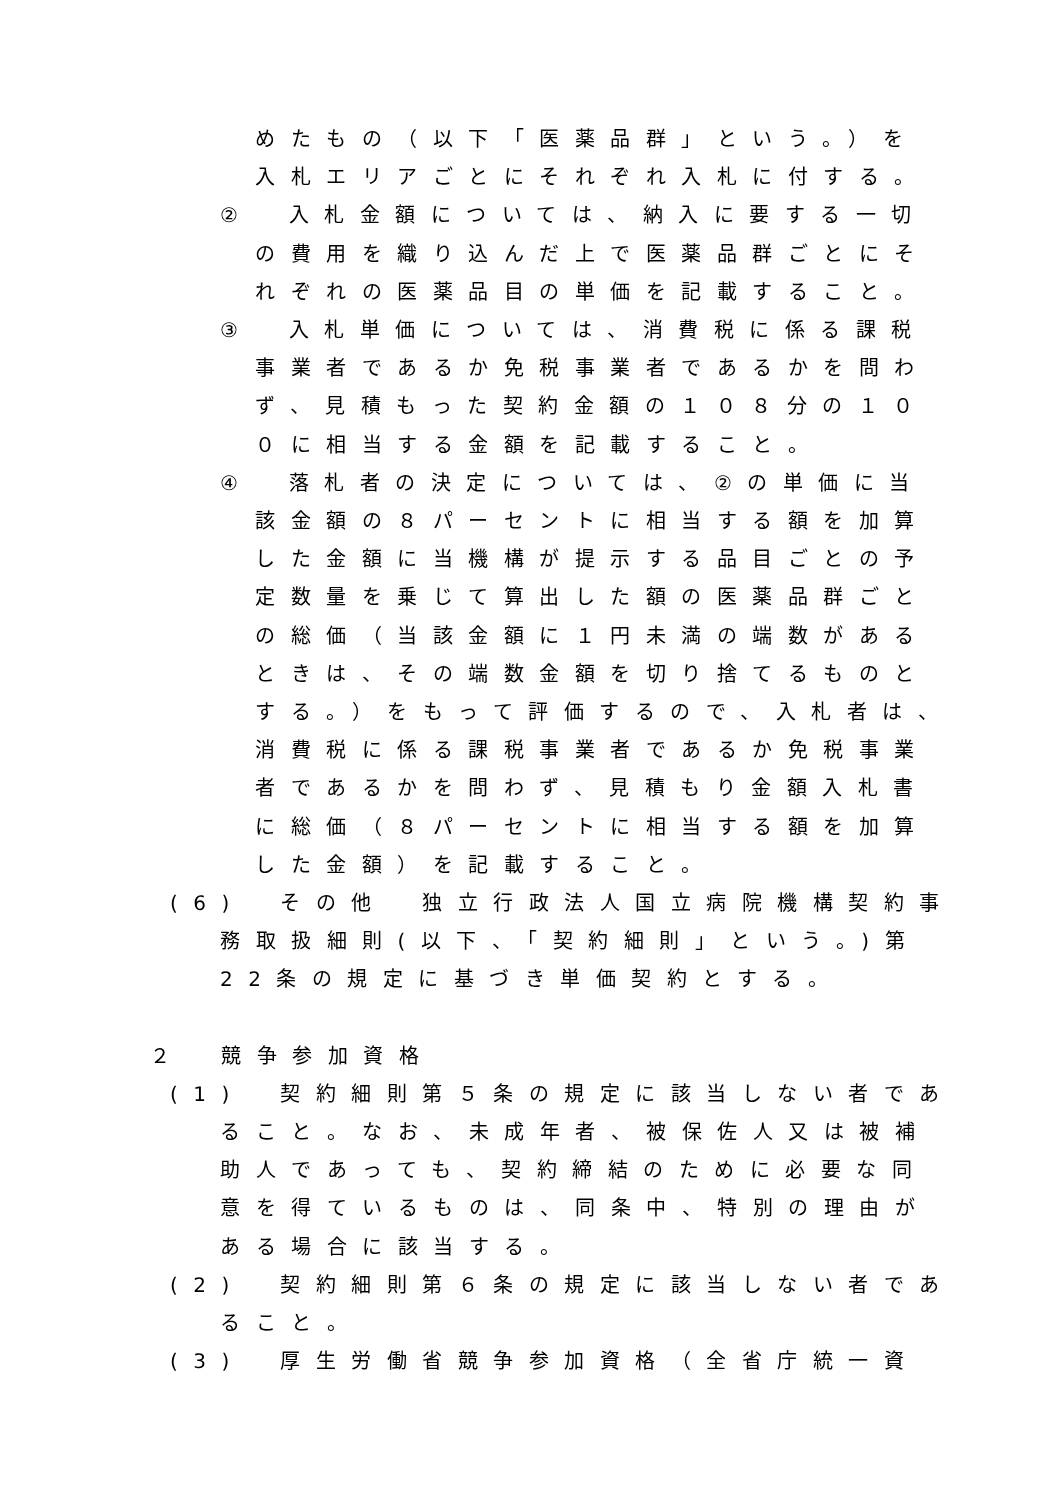めたもの（以下「医薬品群」という。）を
入札エリアごとにそれぞれ入札に付する。
②　入札金額については、納入に要する一切
の費用を織り込んだ上で医薬品群ごとにそ
れぞれの医薬品目の単価を記載すること。
③　入札単価については、消費税に係る課税
事業者であるか免税事業者であるかを問わ
ず、見積もった契約金額の１０８分の１０
０に相当する金額を記載すること。
④　落札者の決定については、②の単価に当
該金額の８パーセントに相当する額を加算
した金額に当機構が提示する品目ごとの予
定数量を乗じて算出した額の医薬品群ごと
の総価（当該金額に１円未満の端数がある
ときは、その端数金額を切り捨てるものと
する。）をもって評価するので、入札者は、
消費税に係る課税事業者であるか免税事業
者であるかを問わず、見積もり金額入札書
に総価（８パーセントに相当する額を加算
した金額）を記載すること。
(6)　その他　独立行政法人国立病院機構契約事
務取扱細則(以下、「契約細則」という。)第
22条の規定に基づき単価契約とする。
２　競争参加資格
(1)　契約細則第５条の規定に該当しない者であ
ること。なお、未成年者、被保佐人又は被補
助人であっても、契約締結のために必要な同
意を得ているものは、同条中、特別の理由が
ある場合に該当する。
(2)　契約細則第６条の規定に該当しない者であ
ること。
(3)　厚生労働省競争参加資格（全省庁統一資